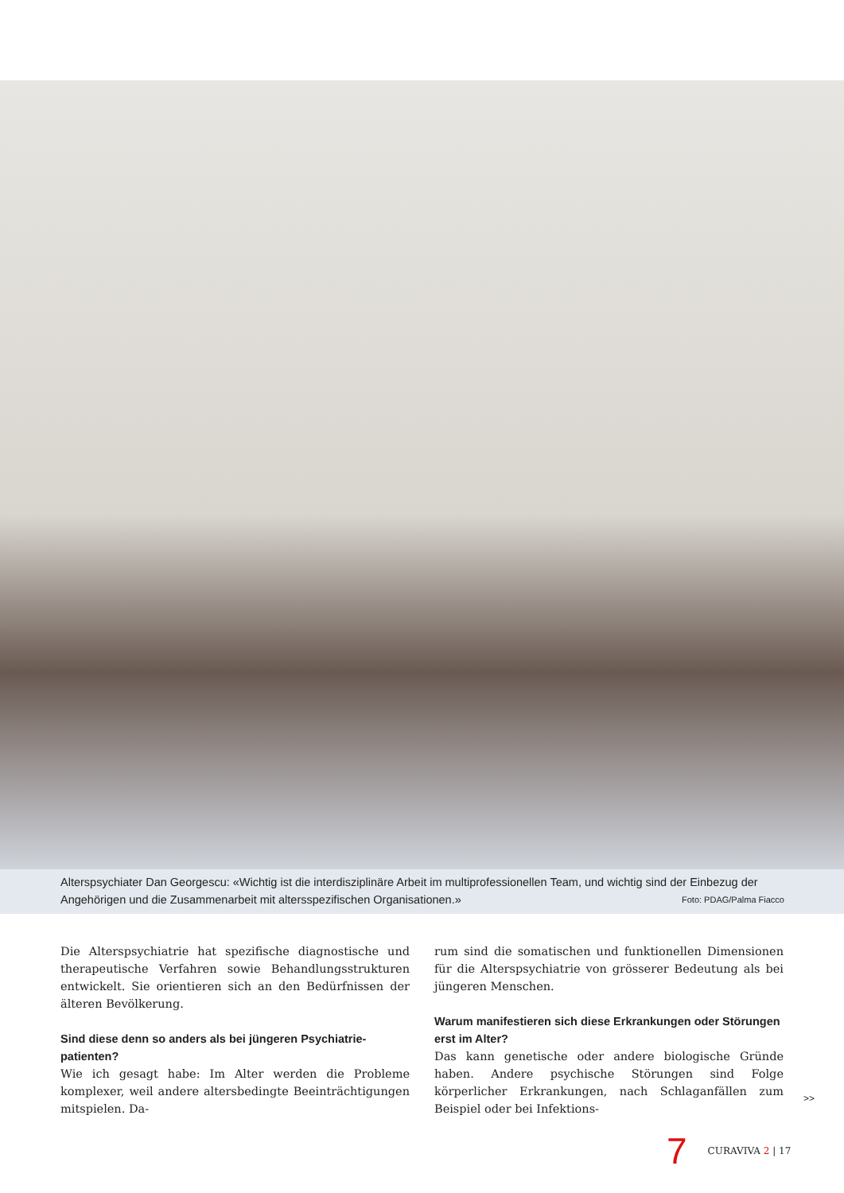Alterspsychiater Dan Georgescu: «Wichtig ist die interdisziplinäre Arbeit im multiprofessionellen Team, und wichtig sind der Einbezug der Angehörigen und die Zusammenarbeit mit altersspezifischen Organisationen.» Foto: PDAG/Palma Fiacco
Die Alterspsychiatrie hat spezifische diagnostische und thera­peutische Verfahren sowie Behandlungsstrukturen entwickelt. Sie orientieren sich an den Bedürfnissen der älteren Bevölke­rung.
Sind diese denn so anders als bei jüngeren Psychiatrie­patienten?
Wie ich gesagt habe: Im Alter werden die Probleme komplexer, weil andere altersbedingte Beeinträchtigungen mitspielen. Da-
rum sind die somatischen und funktionellen Dimensionen für die Alterspsychiatrie von grösserer Bedeutung als bei jüngeren Menschen.
Warum manifestieren sich diese Erkrankungen oder Störun­gen erst im Alter?
Das kann genetische oder andere biologische Gründe haben. Andere psychische Störungen sind Folge körperlicher Erkran­kungen, nach Schlaganfällen zum Beispiel oder bei Infektions-
>>
7 CURAVIVA 2 | 17